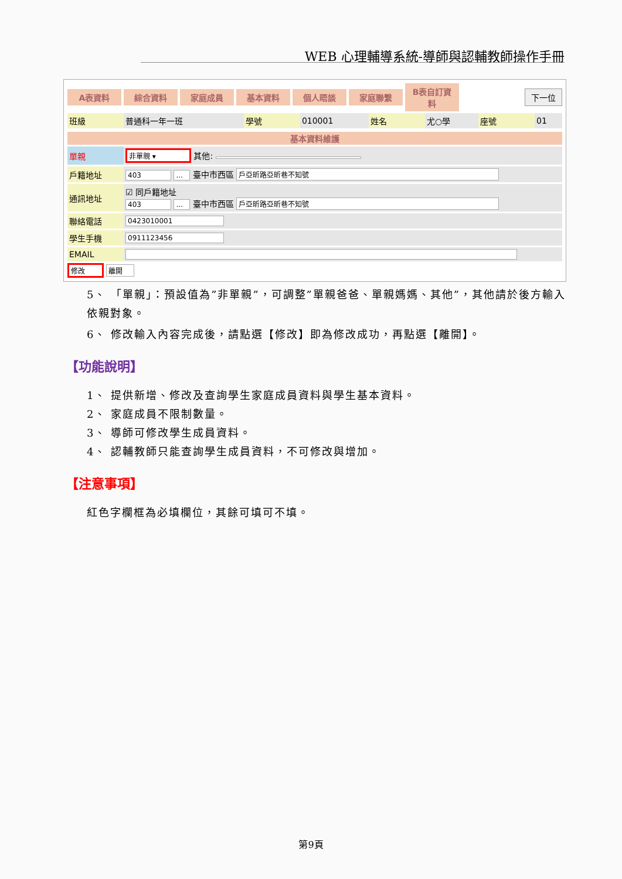WEB 心理輔導系統-導師與認輔教師操作手冊
A表資料 綜合資料 家庭成員 基本資料 個人晤談 家庭聯繫 B表自訂資料 下一位
| 班級 | 普通科一年一班 | 學號 | 010001 | 姓名 | 尤○學 | 座號 | 01 |
| 基本資料維護 | |
| --- | --- |
| 單親 | 非單親 ▾ 其他: |
| 戶籍地址 | 403 ... 臺中市西區 戶亞昕路亞昕巷不知號 |
| 通訊地址 | ☑ 同戶籍地址 403 ... 臺中市西區 戶亞昕路亞昕巷不知號 |
| 聯絡電話 | 0423010001 |
| 學生手機 | 0911123456 |
| EMAIL | |
修改 離開
5、 「單親」：預設值為”非單親”，可調整”單親爸爸、單親媽媽、其他”，其他請於後方輸入依親對象。
6、 修改輸入內容完成後，請點選【修改】即為修改成功，再點選【離開】。
【功能說明】
1、 提供新增、修改及查詢學生家庭成員資料與學生基本資料。
2、 家庭成員不限制數量。
3、 導師可修改學生成員資料。
4、 認輔教師只能查詢學生成員資料，不可修改與增加。
【注意事項】
紅色字欄框為必填欄位，其餘可填可不填。
第9頁